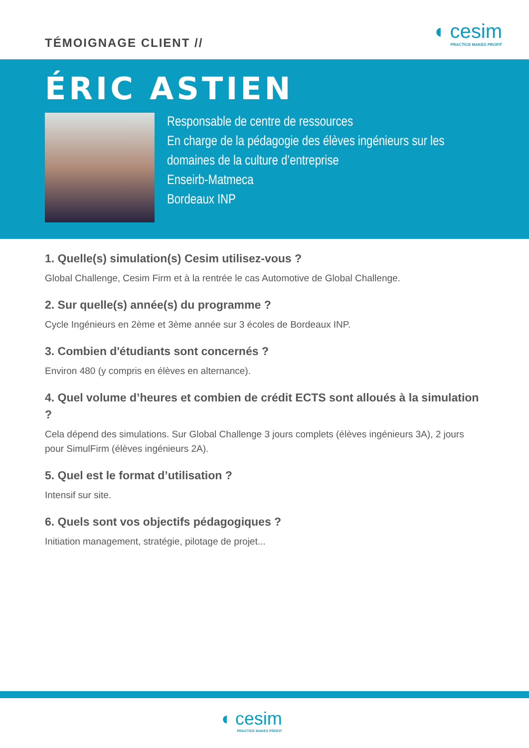TÉMOIGNAGE CLIENT //
◖ cesim
PRACTICE MAKES PROFIT
ÉRIC ASTIEN
Responsable de centre de ressources
En charge de la pédagogie des élèves ingénieurs sur les domaines de la culture d’entreprise
Enseirb-Matmeca
Bordeaux INP
1. Quelle(s) simulation(s) Cesim utilisez-vous ?
Global Challenge, Cesim Firm et à la rentrée le cas Automotive de Global Challenge.
2. Sur quelle(s) année(s) du programme ?
Cycle Ingénieurs en 2ème et 3ème année sur 3 écoles de Bordeaux INP.
3. Combien d'étudiants sont concernés ?
Environ 480 (y compris en élèves en alternance).
4. Quel volume d’heures et combien de crédit ECTS sont alloués à la simulation ?
Cela dépend des simulations. Sur Global Challenge 3 jours complets (élèves ingénieurs 3A), 2 jours pour SimulFirm (élèves ingénieurs 2A).
5. Quel est le format d’utilisation ?
Intensif sur site.
6. Quels sont vos objectifs pédagogiques ?
Initiation management, stratégie, pilotage de projet...
◖ cesim
PRACTICE MAKES PROFIT